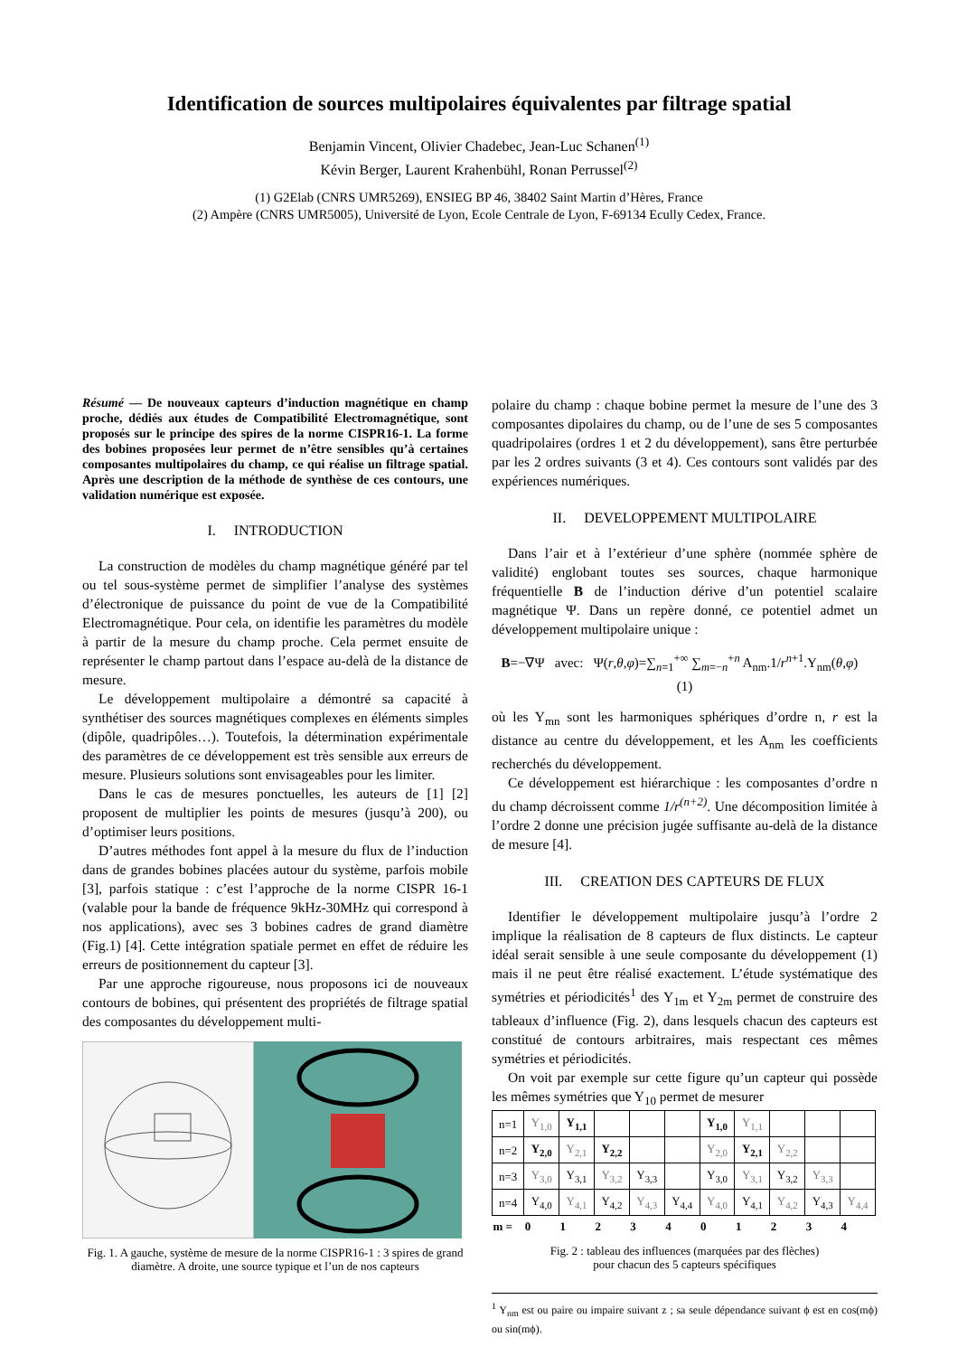Identification de sources multipolaires équivalentes par filtrage spatial
Benjamin Vincent, Olivier Chadebec, Jean-Luc Schanen<sup>(1)</sup>
Kévin Berger, Laurent Krahenbühl, Ronan Perrussel<sup>(2)</sup>
(1) G2Elab (CNRS UMR5269), ENSIEG BP 46, 38402 Saint Martin d’Hères, France
(2) Ampère (CNRS UMR5005), Université de Lyon, Ecole Centrale de Lyon, F-69134 Ecully Cedex, France.
Résumé — De nouveaux capteurs d’induction magnétique en champ proche, dédiés aux études de Compatibilité Electromagnétique, sont proposés sur le principe des spires de la norme CISPR16-1. La forme des bobines proposées leur permet de n’être sensibles qu’à certaines composantes multipolaires du champ, ce qui réalise un filtrage spatial. Après une description de la méthode de synthèse de ces contours, une validation numérique est exposée.
I. INTRODUCTION
La construction de modèles du champ magnétique généré par tel ou tel sous-système permet de simplifier l’analyse des systèmes d’électronique de puissance du point de vue de la Compatibilité Electromagnétique. Pour cela, on identifie les paramètres du modèle à partir de la mesure du champ proche. Cela permet ensuite de représenter le champ partout dans l’espace au-delà de la distance de mesure.
Le développement multipolaire a démontré sa capacité à synthétiser des sources magnétiques complexes en éléments simples (dipôle, quadripôles…). Toutefois, la détermination expérimentale des paramètres de ce développement est très sensible aux erreurs de mesure. Plusieurs solutions sont envisageables pour les limiter.
Dans le cas de mesures ponctuelles, les auteurs de [1] [2] proposent de multiplier les points de mesures (jusqu’à 200), ou d’optimiser leurs positions.
D’autres méthodes font appel à la mesure du flux de l’induction dans de grandes bobines placées autour du système, parfois mobile [3], parfois statique : c’est l’approche de la norme CISPR 16-1 (valable pour la bande de fréquence 9kHz-30MHz qui correspond à nos applications), avec ses 3 bobines cadres de grand diamètre (Fig.1) [4]. Cette intégration spatiale permet en effet de réduire les erreurs de positionnement du capteur [3].
Par une approche rigoureuse, nous proposons ici de nouveaux contours de bobines, qui présentent des propriétés de filtrage spatial des composantes du développement multi-
Fig. 1. A gauche, système de mesure de la norme CISPR16-1 : 3 spires de grand diamètre. A droite, une source typique et l’un de nos capteurs
polaire du champ : chaque bobine permet la mesure de l’une des 3 composantes dipolaires du champ, ou de l’une de ses 5 composantes quadripolaires (ordres 1 et 2 du développement), sans être perturbée par les 2 ordres suivants (3 et 4). Ces contours sont validés par des expériences numériques.
II. DEVELOPPEMENT MULTIPOLAIRE
Dans l’air et à l’extérieur d’une sphère (nommée sphère de validité) englobant toutes ses sources, chaque harmonique fréquentielle B de l’induction dérive d’un potentiel scalaire magnétique Ψ. Dans un repère donné, ce potentiel admet un développement multipolaire unique :
B=−∇Ψ avec: Ψ(r,θ,φ)=∑<sub>n=1</sub><sup>+∞</sup> ∑<sub>m=−n</sub><sup>+n</sup> A<sub>nm</sub>.1/r<sup>n+1</sup>.Y<sub>nm</sub>(θ,φ) (1)
où les Y<sub>mn</sub> sont les harmoniques sphériques d’ordre n, r est la distance au centre du développement, et les A<sub>nm</sub> les coefficients recherchés du développement.
Ce développement est hiérarchique : les composantes d’ordre n du champ décroissent comme 1/r<sup>(n+2)</sup>. Une décomposition limitée à l’ordre 2 donne une précision jugée suffisante au-delà de la distance de mesure [4].
III. CREATION DES CAPTEURS DE FLUX
Identifier le développement multipolaire jusqu’à l’ordre 2 implique la réalisation de 8 capteurs de flux distincts. Le capteur idéal serait sensible à une seule composante du développement (1) mais il ne peut être réalisé exactement. L’étude systématique des symétries et périodicités<sup>1</sup> des Y<sub>1m</sub> et Y<sub>2m</sub> permet de construire des tableaux d’influence (Fig. 2), dans lesquels chacun des capteurs est constitué de contours arbitraires, mais respectant ces mêmes symétries et périodicités.
On voit par exemple sur cette figure qu’un capteur qui possède les mêmes symétries que Y<sub>10</sub> permet de mesurer
| n=1 | Y<sub>1,0</sub> | Y<sub>1,1</sub> | | | | Y<sub>1,0</sub> | Y<sub>1,1</sub> | | | |
| n=2 | Y<sub>2,0</sub> | Y<sub>2,1</sub> | Y<sub>2,2</sub> | | | Y<sub>2,0</sub> | Y<sub>2,1</sub> | Y<sub>2,2</sub> | | |
| n=3 | Y<sub>3,0</sub> | Y<sub>3,1</sub> | Y<sub>3,2</sub> | Y<sub>3,3</sub> | | Y<sub>3,0</sub> | Y<sub>3,1</sub> | Y<sub>3,2</sub> | Y<sub>3,3</sub> | |
| n=4 | Y<sub>4,0</sub> | Y<sub>4,1</sub> | Y<sub>4,2</sub> | Y<sub>4,3</sub> | Y<sub>4,4</sub> | Y<sub>4,0</sub> | Y<sub>4,1</sub> | Y<sub>4,2</sub> | Y<sub>4,3</sub> | Y<sub>4,4</sub> |
| m = | 0 | 1 | 2 | 3 | 4 | 0 | 1 | 2 | 3 | 4 |
Fig. 2 : tableau des influences (marquées par des flèches)
pour chacun des 5 capteurs spécifiques
<sup>1</sup> Y<sub>nm</sub> est ou paire ou impaire suivant z ; sa seule dépendance suivant ϕ est en cos(mϕ) ou sin(mϕ).